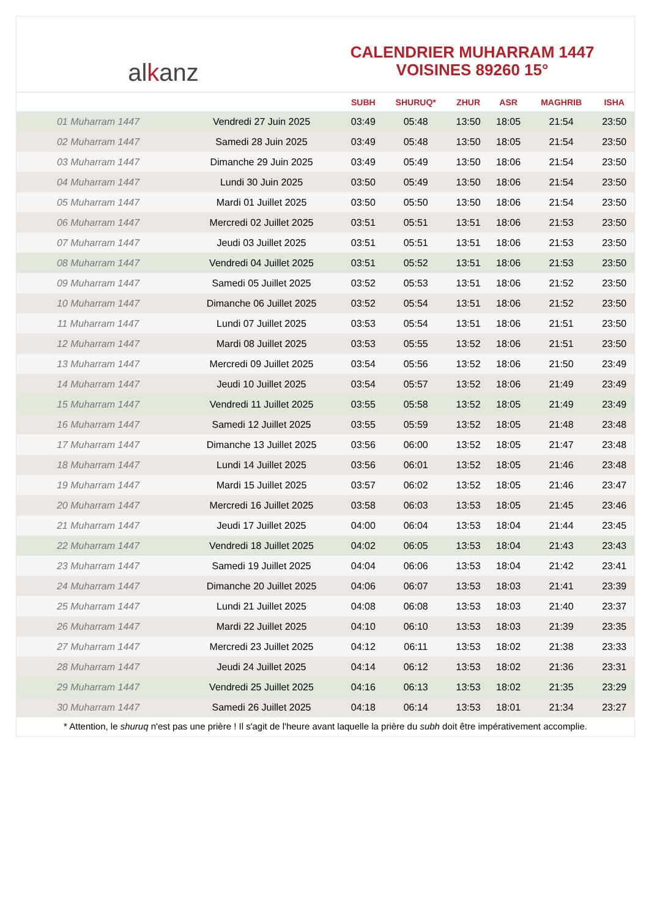al k anz
CALENDRIER MUHARRAM 1447
VOISINES 89260 15°
| | | SUBH | SHURUQ* | ZHUR | ASR | MAGHRIB | ISHA |
| --- | --- | --- | --- | --- | --- | --- | --- |
| 01 Muharram 1447 | Vendredi 27 Juin 2025 | 03:49 | 05:48 | 13:50 | 18:05 | 21:54 | 23:50 |
| 02 Muharram 1447 | Samedi 28 Juin 2025 | 03:49 | 05:48 | 13:50 | 18:05 | 21:54 | 23:50 |
| 03 Muharram 1447 | Dimanche 29 Juin 2025 | 03:49 | 05:49 | 13:50 | 18:06 | 21:54 | 23:50 |
| 04 Muharram 1447 | Lundi 30 Juin 2025 | 03:50 | 05:49 | 13:50 | 18:06 | 21:54 | 23:50 |
| 05 Muharram 1447 | Mardi 01 Juillet 2025 | 03:50 | 05:50 | 13:50 | 18:06 | 21:54 | 23:50 |
| 06 Muharram 1447 | Mercredi 02 Juillet 2025 | 03:51 | 05:51 | 13:51 | 18:06 | 21:53 | 23:50 |
| 07 Muharram 1447 | Jeudi 03 Juillet 2025 | 03:51 | 05:51 | 13:51 | 18:06 | 21:53 | 23:50 |
| 08 Muharram 1447 | Vendredi 04 Juillet 2025 | 03:51 | 05:52 | 13:51 | 18:06 | 21:53 | 23:50 |
| 09 Muharram 1447 | Samedi 05 Juillet 2025 | 03:52 | 05:53 | 13:51 | 18:06 | 21:52 | 23:50 |
| 10 Muharram 1447 | Dimanche 06 Juillet 2025 | 03:52 | 05:54 | 13:51 | 18:06 | 21:52 | 23:50 |
| 11 Muharram 1447 | Lundi 07 Juillet 2025 | 03:53 | 05:54 | 13:51 | 18:06 | 21:51 | 23:50 |
| 12 Muharram 1447 | Mardi 08 Juillet 2025 | 03:53 | 05:55 | 13:52 | 18:06 | 21:51 | 23:50 |
| 13 Muharram 1447 | Mercredi 09 Juillet 2025 | 03:54 | 05:56 | 13:52 | 18:06 | 21:50 | 23:49 |
| 14 Muharram 1447 | Jeudi 10 Juillet 2025 | 03:54 | 05:57 | 13:52 | 18:06 | 21:49 | 23:49 |
| 15 Muharram 1447 | Vendredi 11 Juillet 2025 | 03:55 | 05:58 | 13:52 | 18:05 | 21:49 | 23:49 |
| 16 Muharram 1447 | Samedi 12 Juillet 2025 | 03:55 | 05:59 | 13:52 | 18:05 | 21:48 | 23:48 |
| 17 Muharram 1447 | Dimanche 13 Juillet 2025 | 03:56 | 06:00 | 13:52 | 18:05 | 21:47 | 23:48 |
| 18 Muharram 1447 | Lundi 14 Juillet 2025 | 03:56 | 06:01 | 13:52 | 18:05 | 21:46 | 23:48 |
| 19 Muharram 1447 | Mardi 15 Juillet 2025 | 03:57 | 06:02 | 13:52 | 18:05 | 21:46 | 23:47 |
| 20 Muharram 1447 | Mercredi 16 Juillet 2025 | 03:58 | 06:03 | 13:53 | 18:05 | 21:45 | 23:46 |
| 21 Muharram 1447 | Jeudi 17 Juillet 2025 | 04:00 | 06:04 | 13:53 | 18:04 | 21:44 | 23:45 |
| 22 Muharram 1447 | Vendredi 18 Juillet 2025 | 04:02 | 06:05 | 13:53 | 18:04 | 21:43 | 23:43 |
| 23 Muharram 1447 | Samedi 19 Juillet 2025 | 04:04 | 06:06 | 13:53 | 18:04 | 21:42 | 23:41 |
| 24 Muharram 1447 | Dimanche 20 Juillet 2025 | 04:06 | 06:07 | 13:53 | 18:03 | 21:41 | 23:39 |
| 25 Muharram 1447 | Lundi 21 Juillet 2025 | 04:08 | 06:08 | 13:53 | 18:03 | 21:40 | 23:37 |
| 26 Muharram 1447 | Mardi 22 Juillet 2025 | 04:10 | 06:10 | 13:53 | 18:03 | 21:39 | 23:35 |
| 27 Muharram 1447 | Mercredi 23 Juillet 2025 | 04:12 | 06:11 | 13:53 | 18:02 | 21:38 | 23:33 |
| 28 Muharram 1447 | Jeudi 24 Juillet 2025 | 04:14 | 06:12 | 13:53 | 18:02 | 21:36 | 23:31 |
| 29 Muharram 1447 | Vendredi 25 Juillet 2025 | 04:16 | 06:13 | 13:53 | 18:02 | 21:35 | 23:29 |
| 30 Muharram 1447 | Samedi 26 Juillet 2025 | 04:18 | 06:14 | 13:53 | 18:01 | 21:34 | 23:27 |
* Attention, le shuruq n'est pas une prière ! Il s'agit de l'heure avant laquelle la prière du subh doit être impérativement accomplie.